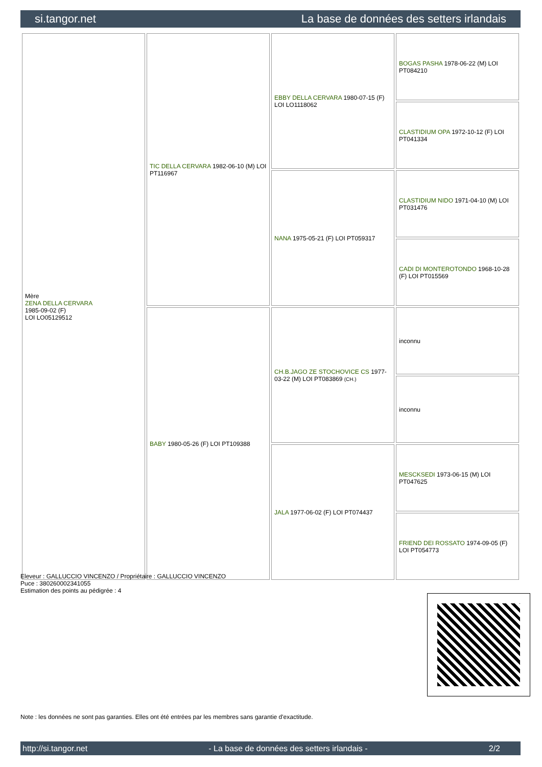si.tangor.net La base de données des setters irlandais
| Mère ZENA DELLA CERVARA 1985-09-02 (F) LOI LO05129512 | TIC DELLA CERVARA 1982-06-10 (M) LOI PT116967 | EBBY DELLA CERVARA 1980-07-15 (F) LOI LO1118062 | BOGAS PASHA 1978-06-22 (M) LOI PT084210 |
| | | | CLASTIDIUM OPA 1972-10-12 (F) LOI PT041334 |
| | | NANA 1975-05-21 (F) LOI PT059317 | CLASTIDIUM NIDO 1971-04-10 (M) LOI PT031476 |
| | | | CADI DI MONTEROTONDO 1968-10-28 (F) LOI PT015569 |
| | BABY 1980-05-26 (F) LOI PT109388 | CH.B.JAGO ZE STOCHOVICE CS 1977-03-22 (M) LOI PT083869 (CH.) | inconnu |
| | | | inconnu |
| | | JALA 1977-06-02 (F) LOI PT074437 | MESCKSEDI 1973-06-15 (M) LOI PT047625 |
| | | | FRIEND DEI ROSSATO 1974-09-05 (F) LOI PT054773 |
Eleveur : GALLUCCIO VINCENZO / Propriétaire : GALLUCCIO VINCENZO
Puce : 380260002341055
Estimation des points au pédigrée : 4
Note : les données ne sont pas garanties. Elles ont été entrées par les membres sans garantie d'exactitude.
http://si.tangor.net - La base de données des setters irlandais - 2/2